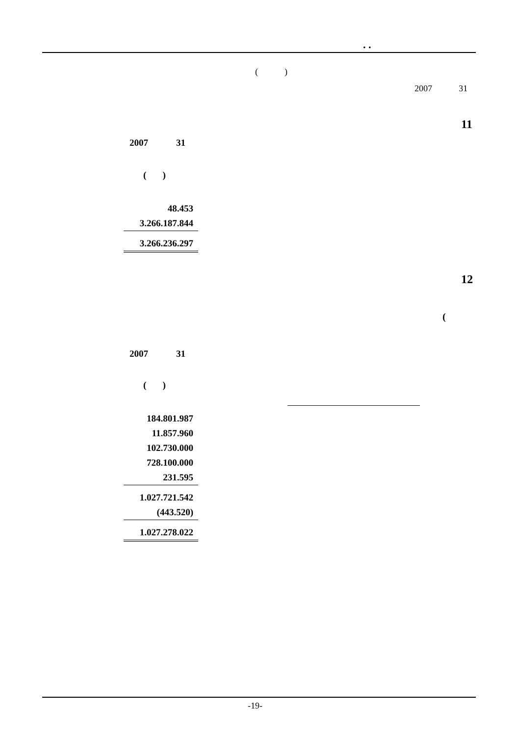. .
( )
2007 31
11
2007 31
( )
| 48.453 |
| 3.266.187.844 |
| 3.266.236.297 |
12
(
2007 31
( )
| 184.801.987 |
| 11.857.960 |
| 102.730.000 |
| 728.100.000 |
| 231.595 |
| 1.027.721.542 |
| (443.520) |
| 1.027.278.022 |
-19-